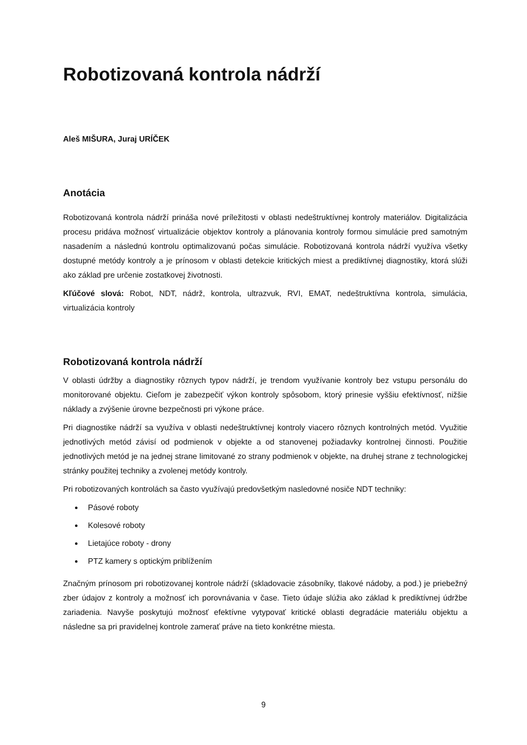Robotizovaná kontrola nádrží
Aleš MIŠURA, Juraj URÍČEK
Anotácia
Robotizovaná kontrola nádrží prináša nové príležitosti v oblasti nedeštruktívnej kontroly materiálov. Digitalizácia procesu pridáva možnosť virtualizácie objektov kontroly a plánovania kontroly formou simulácie pred samotným nasadením a následnú kontrolu optimalizovanú počas simulácie. Robotizovaná kontrola nádrží využíva všetky dostupné metódy kontroly a je prínosom v oblasti detekcie kritických miest a prediktívnej diagnostiky, ktorá slúži ako základ pre určenie zostatkovej životnosti.
Kľúčové slová: Robot, NDT, nádrž, kontrola, ultrazvuk, RVI, EMAT, nedeštruktívna kontrola, simulácia, virtualizácia kontroly
Robotizovaná kontrola nádrží
V oblasti údržby a diagnostiky rôznych typov nádrží, je trendom využívanie kontroly bez vstupu personálu do monitorované objektu. Cieľom je zabezpečiť výkon kontroly spôsobom, ktorý prinesie vyššiu efektívnosť, nižšie náklady a zvýšenie úrovne bezpečnosti pri výkone práce.
Pri diagnostike nádrží sa využíva v oblasti nedeštruktívnej kontroly viacero rôznych kontrolných metód. Využitie jednotlivých metód závisí od podmienok v objekte a od stanovenej požiadavky kontrolnej činnosti. Použitie jednotlivých metód je na jednej strane limitované zo strany podmienok v objekte, na druhej strane z technologickej stránky použitej techniky a zvolenej metódy kontroly.
Pri robotizovaných kontrolách sa často využívajú predovšetkým nasledovné nosiče NDT techniky:
Pásové roboty
Kolesové roboty
Lietajúce roboty - drony
PTZ kamery s optickým priblížením
Značným prínosom pri robotizovanej kontrole nádrží (skladovacie zásobníky, tlakové nádoby, a pod.) je priebežný zber údajov z kontroly a možnosť ich porovnávania v čase. Tieto údaje slúžia ako základ k prediktívnej údržbe zariadenia. Navyše poskytujú možnosť efektívne vytypovať kritické oblasti degradácie materiálu objektu a následne sa pri pravidelnej kontrole zamerať práve na tieto konkrétne miesta.
9